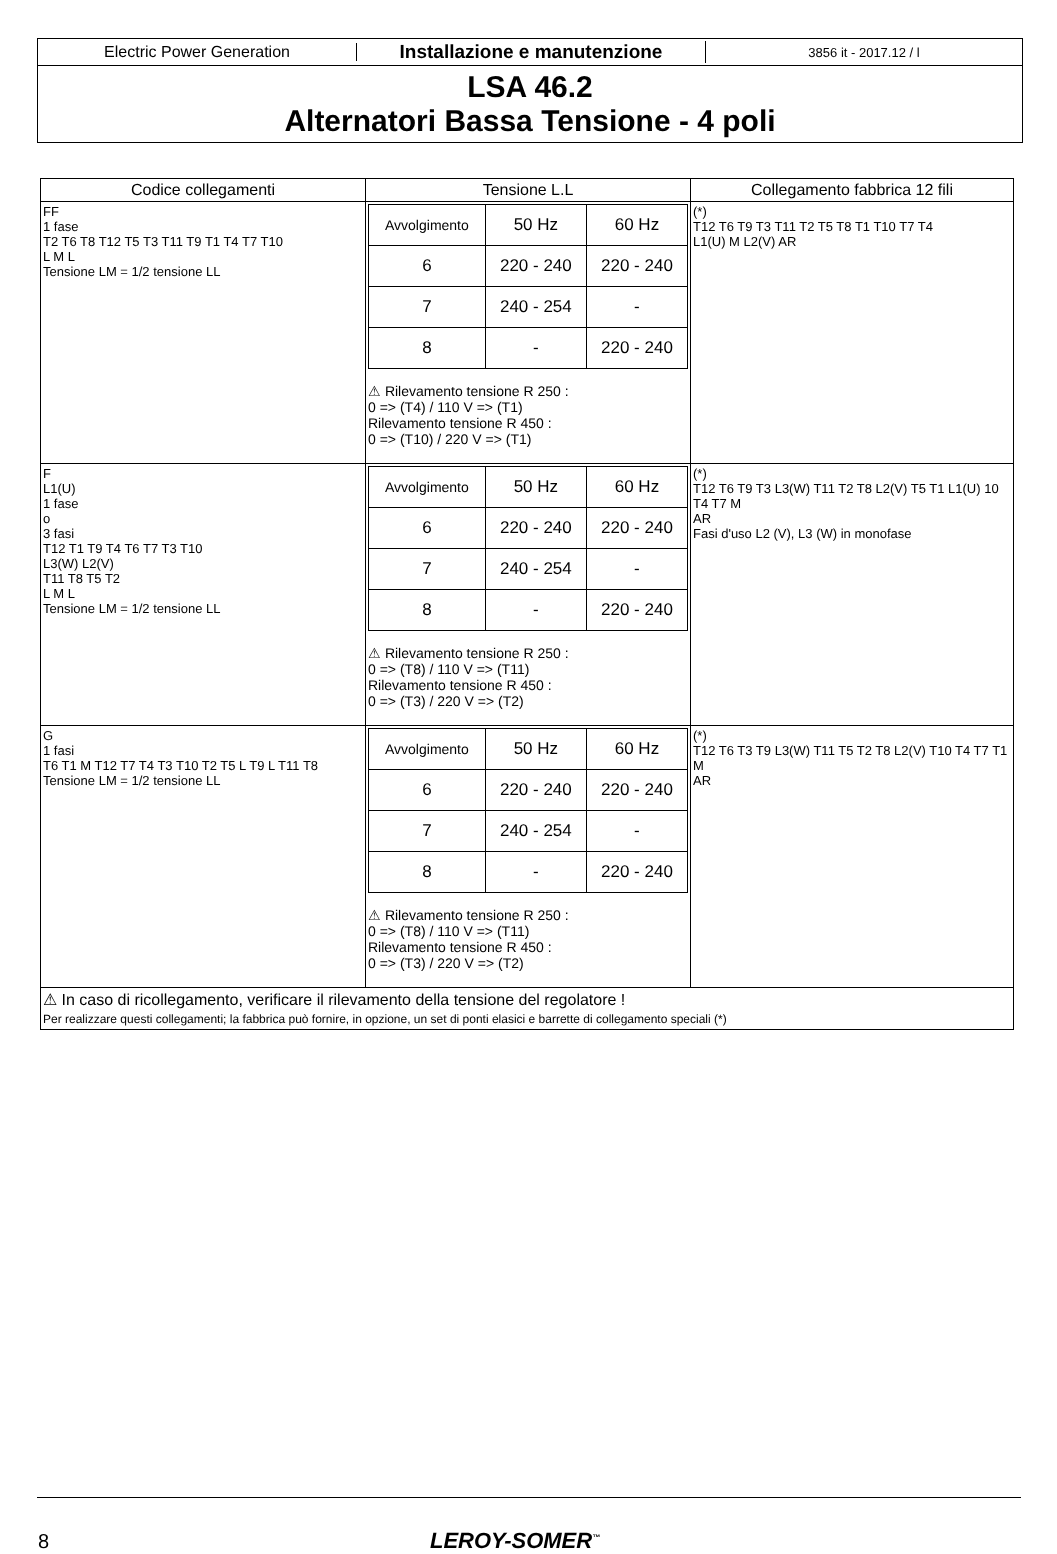Electric Power Generation
Installazione e manutenzione
3856 it - 2017.12 / l
LSA 46.2
Alternatori Bassa Tensione - 4 poli
| Codice collegamenti | Tensione L.L | Collegamento fabbrica 12 fili |
| --- | --- | --- |
| FF 1 fase T2 T6 T8 T12 T5 T3 T11 T9 T1 T4 T7 T10 L M L Tensione LM = 1/2 tensione LL | / Avvolgimento / 50 Hz / 60 Hz / / 6 / 220 - 240 / 220 - 240 / / 7 / 240 - 254 / - / / 8 / - / 220 - 240 / ⚠ Rilevamento tensione R 250 : 0 => (T4) / 110 V => (T1) Rilevamento tensione R 450 : 0 => (T10) / 220 V => (T1) | (*) T12 T6 T9 T3 T11 T2 T5 T8 T1 T10 T7 T4 L1(U) M L2(V) AR |
| F L1(U) 1 fase o 3 fasi T12 T1 T9 T4 T6 T7 T3 T10 L3(W) L2(V) T11 T8 T5 T2 L M L Tensione LM = 1/2 tensione LL | / Avvolgimento / 50 Hz / 60 Hz / / 6 / 220 - 240 / 220 - 240 / / 7 / 240 - 254 / - / / 8 / - / 220 - 240 / ⚠ Rilevamento tensione R 250 : 0 => (T8) / 110 V => (T11) Rilevamento tensione R 450 : 0 => (T3) / 220 V => (T2) | (*) T12 T6 T9 T3 L3(W) T11 T2 T8 L2(V) T5 T1 L1(U) 10 T4 T7 M AR Fasi d'uso L2 (V), L3 (W) in monofase |
| G 1 fasi T6 T1 M T12 T7 T4 T3 T10 T2 T5 L T9 L T11 T8 Tensione LM = 1/2 tensione LL | / Avvolgimento / 50 Hz / 60 Hz / / 6 / 220 - 240 / 220 - 240 / / 7 / 240 - 254 / - / / 8 / - / 220 - 240 / ⚠ Rilevamento tensione R 250 : 0 => (T8) / 110 V => (T11) Rilevamento tensione R 450 : 0 => (T3) / 220 V => (T2) | (*) T12 T6 T3 T9 L3(W) T11 T5 T2 T8 L2(V) T10 T4 T7 T1 M AR |
| ⚠ In caso di ricollegamento, verificare il rilevamento della tensione del regolatore ! Per realizzare questi collegamenti; la fabbrica può fornire, in opzione, un set di ponti elasici e barrette di collegamento speciali (*) | | |
8 LEROY-SOMER<sup>™</sup>